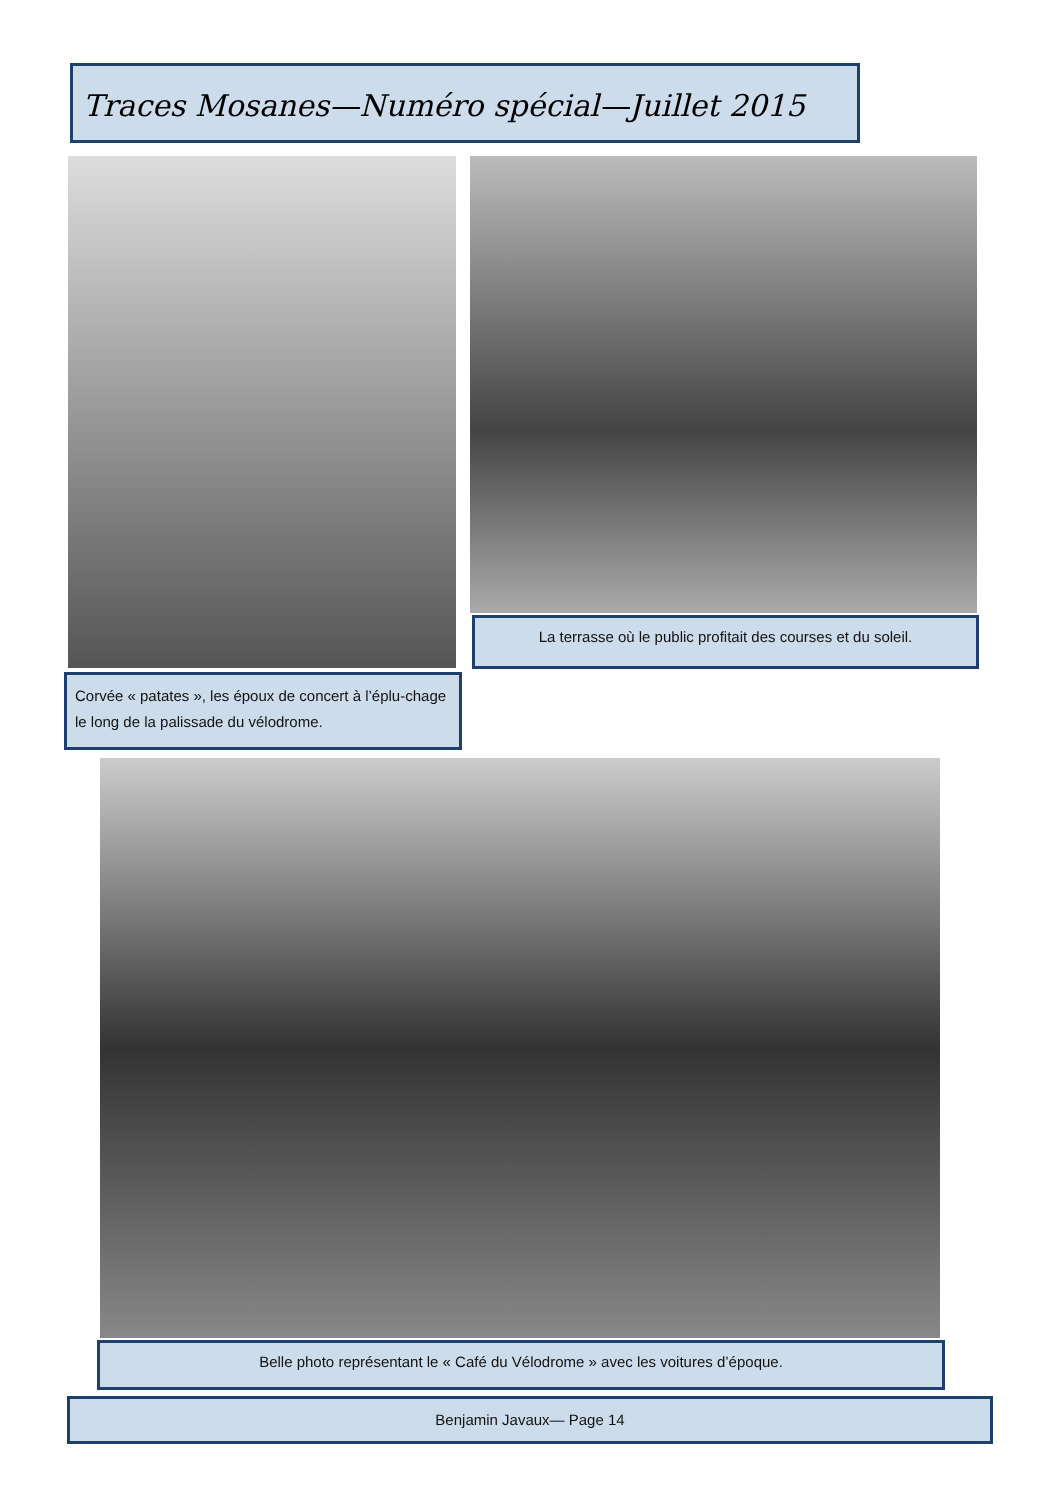Traces Mosanes—Numéro spécial—Juillet 2015
La terrasse où le public profitait des courses et du soleil.
Corvée « patates », les époux de concert à l’éplu-chage le long de la palissade du vélodrome.
Belle photo représentant le « Café du Vélodrome » avec les voitures d’époque.
Benjamin Javaux— Page 14